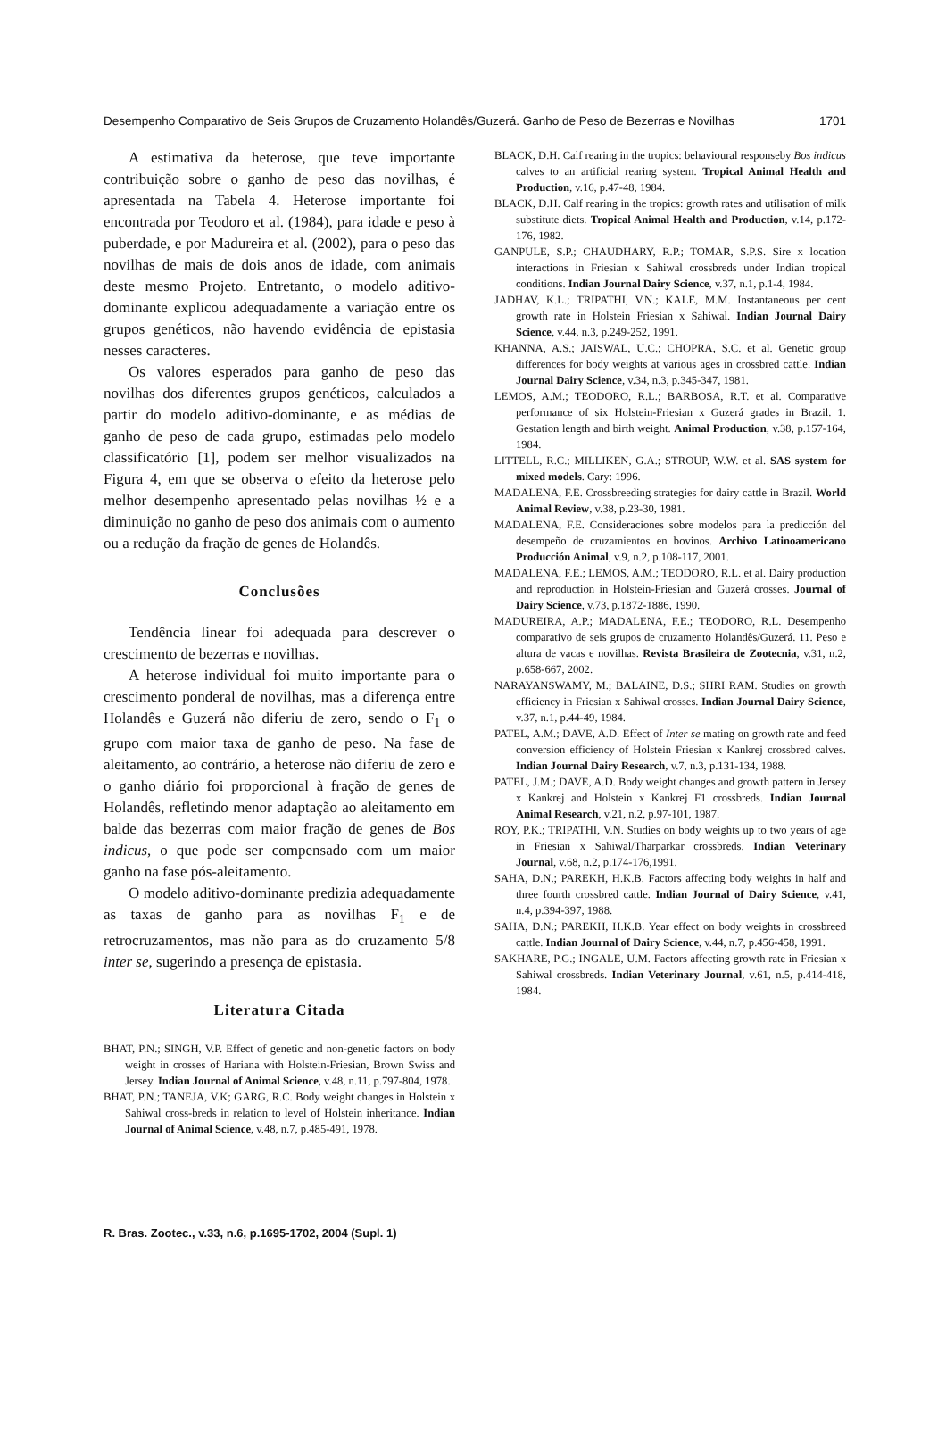Desempenho Comparativo de Seis Grupos de Cruzamento Holandês/Guzerá. Ganho de Peso de Bezerras e Novilhas 1701
A estimativa da heterose, que teve importante contribuição sobre o ganho de peso das novilhas, é apresentada na Tabela 4. Heterose importante foi encontrada por Teodoro et al. (1984), para idade e peso à puberdade, e por Madureira et al. (2002), para o peso das novilhas de mais de dois anos de idade, com animais deste mesmo Projeto. Entretanto, o modelo aditivo-dominante explicou adequadamente a variação entre os grupos genéticos, não havendo evidência de epistasia nesses caracteres.
Os valores esperados para ganho de peso das novilhas dos diferentes grupos genéticos, calculados a partir do modelo aditivo-dominante, e as médias de ganho de peso de cada grupo, estimadas pelo modelo classificatório [1], podem ser melhor visualizados na Figura 4, em que se observa o efeito da heterose pelo melhor desempenho apresentado pelas novilhas ½ e a diminuição no ganho de peso dos animais com o aumento ou a redução da fração de genes de Holandês.
Conclusões
Tendência linear foi adequada para descrever o crescimento de bezerras e novilhas.
A heterose individual foi muito importante para o crescimento ponderal de novilhas, mas a diferença entre Holandês e Guzerá não diferiu de zero, sendo o F<sub>1</sub> o grupo com maior taxa de ganho de peso. Na fase de aleitamento, ao contrário, a heterose não diferiu de zero e o ganho diário foi proporcional à fração de genes de Holandês, refletindo menor adaptação ao aleitamento em balde das bezerras com maior fração de genes de Bos indicus, o que pode ser compensado com um maior ganho na fase pós-aleitamento.
O modelo aditivo-dominante predizia adequadamente as taxas de ganho para as novilhas F<sub>1</sub> e de retrocruzamentos, mas não para as do cruzamento 5/8 inter se, sugerindo a presença de epistasia.
Literatura Citada
BHAT, P.N.; SINGH, V.P. Effect of genetic and non-genetic factors on body weight in crosses of Hariana with Holstein-Friesian, Brown Swiss and Jersey. Indian Journal of Animal Science, v.48, n.11, p.797-804, 1978.
BHAT, P.N.; TANEJA, V.K; GARG, R.C. Body weight changes in Holstein x Sahiwal cross-breds in relation to level of Holstein inheritance. Indian Journal of Animal Science, v.48, n.7, p.485-491, 1978.
BLACK, D.H. Calf rearing in the tropics: behavioural responseby Bos indicus calves to an artificial rearing system. Tropical Animal Health and Production, v.16, p.47-48, 1984.
BLACK, D.H. Calf rearing in the tropics: growth rates and utilisation of milk substitute diets. Tropical Animal Health and Production, v.14, p.172-176, 1982.
GANPULE, S.P.; CHAUDHARY, R.P.; TOMAR, S.P.S. Sire x location interactions in Friesian x Sahiwal crossbreds under Indian tropical conditions. Indian Journal Dairy Science, v.37, n.1, p.1-4, 1984.
JADHAV, K.L.; TRIPATHI, V.N.; KALE, M.M. Instantaneous per cent growth rate in Holstein Friesian x Sahiwal. Indian Journal Dairy Science, v.44, n.3, p.249-252, 1991.
KHANNA, A.S.; JAISWAL, U.C.; CHOPRA, S.C. et al. Genetic group differences for body weights at various ages in crossbred cattle. Indian Journal Dairy Science, v.34, n.3, p.345-347, 1981.
LEMOS, A.M.; TEODORO, R.L.; BARBOSA, R.T. et al. Comparative performance of six Holstein-Friesian x Guzerá grades in Brazil. 1. Gestation length and birth weight. Animal Production, v.38, p.157-164, 1984.
LITTELL, R.C.; MILLIKEN, G.A.; STROUP, W.W. et al. SAS system for mixed models. Cary: 1996.
MADALENA, F.E. Crossbreeding strategies for dairy cattle in Brazil. World Animal Review, v.38, p.23-30, 1981.
MADALENA, F.E. Consideraciones sobre modelos para la predicción del desempeño de cruzamientos en bovinos. Archivo Latinoamericano Producción Animal, v.9, n.2, p.108-117, 2001.
MADALENA, F.E.; LEMOS, A.M.; TEODORO, R.L. et al. Dairy production and reproduction in Holstein-Friesian and Guzerá crosses. Journal of Dairy Science, v.73, p.1872-1886, 1990.
MADUREIRA, A.P.; MADALENA, F.E.; TEODORO, R.L. Desempenho comparativo de seis grupos de cruzamento Holandês/Guzerá. 11. Peso e altura de vacas e novilhas. Revista Brasileira de Zootecnia, v.31, n.2, p.658-667, 2002.
NARAYANSWAMY, M.; BALAINE, D.S.; SHRI RAM. Studies on growth efficiency in Friesian x Sahiwal crosses. Indian Journal Dairy Science, v.37, n.1, p.44-49, 1984.
PATEL, A.M.; DAVE, A.D. Effect of Inter se mating on growth rate and feed conversion efficiency of Holstein Friesian x Kankrej crossbred calves. Indian Journal Dairy Research, v.7, n.3, p.131-134, 1988.
PATEL, J.M.; DAVE, A.D. Body weight changes and growth pattern in Jersey x Kankrej and Holstein x Kankrej F1 crossbreds. Indian Journal Animal Research, v.21, n.2, p.97-101, 1987.
ROY, P.K.; TRIPATHI, V.N. Studies on body weights up to two years of age in Friesian x Sahiwal/Tharparkar crossbreds. Indian Veterinary Journal, v.68, n.2, p.174-176,1991.
SAHA, D.N.; PAREKH, H.K.B. Factors affecting body weights in half and three fourth crossbred cattle. Indian Journal of Dairy Science, v.41, n.4, p.394-397, 1988.
SAHA, D.N.; PAREKH, H.K.B. Year effect on body weights in crossbreed cattle. Indian Journal of Dairy Science, v.44, n.7, p.456-458, 1991.
SAKHARE, P.G.; INGALE, U.M. Factors affecting growth rate in Friesian x Sahiwal crossbreds. Indian Veterinary Journal, v.61, n.5, p.414-418, 1984.
R. Bras. Zootec., v.33, n.6, p.1695-1702, 2004 (Supl. 1)